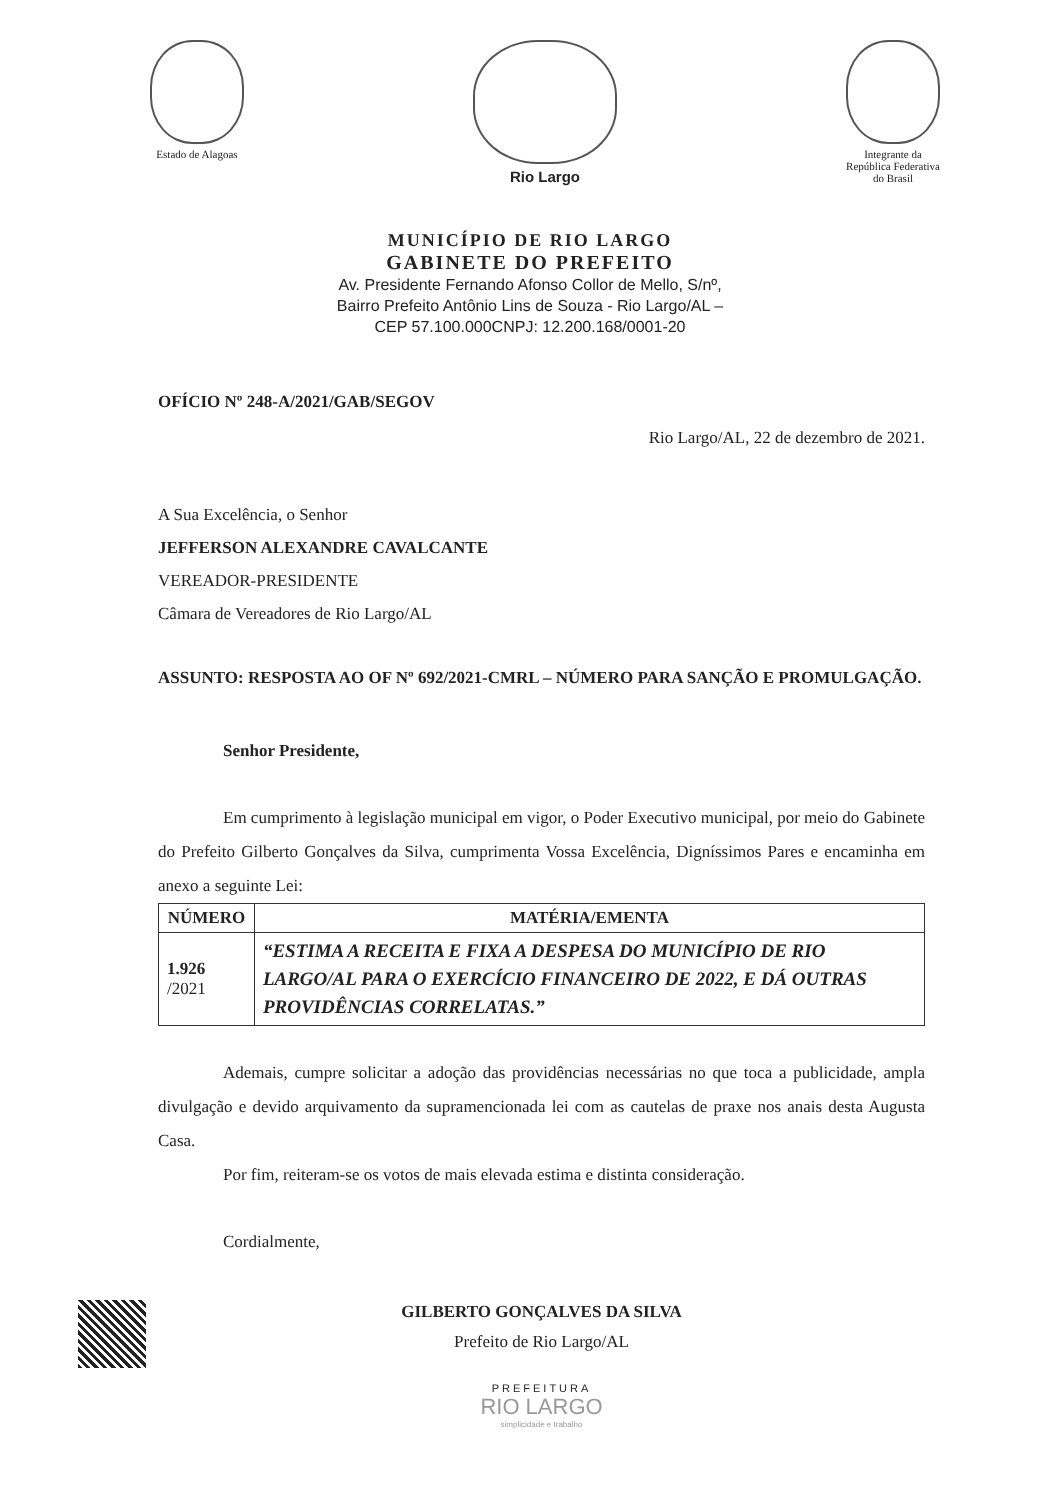Estado de Alagoas
Rio Largo
Integrante da
República Federativa
do Brasil
MUNICÍPIO DE RIO LARGO
GABINETE DO PREFEITO
Av. Presidente Fernando Afonso Collor de Mello, S/nº,
Bairro Prefeito Antônio Lins de Souza - Rio Largo/AL –
CEP 57.100.000CNPJ: 12.200.168/0001-20
OFÍCIO Nº 248-A/2021/GAB/SEGOV
Rio Largo/AL, 22 de dezembro de 2021.
A Sua Excelência, o Senhor
JEFFERSON ALEXANDRE CAVALCANTE
VEREADOR-PRESIDENTE
Câmara de Vereadores de Rio Largo/AL
ASSUNTO: RESPOSTA AO OF Nº 692/2021-CMRL – NÚMERO PARA SANÇÃO E PROMULGAÇÃO.
Senhor Presidente,
Em cumprimento à legislação municipal em vigor, o Poder Executivo municipal, por meio do Gabinete do Prefeito Gilberto Gonçalves da Silva, cumprimenta Vossa Excelência, Digníssimos Pares e encaminha em anexo a seguinte Lei:
| NÚMERO | MATÉRIA/EMENTA |
| --- | --- |
| 1.926 /2021 | “ESTIMA A RECEITA E FIXA A DESPESA DO MUNICÍPIO DE RIO LARGO/AL PARA O EXERCÍCIO FINANCEIRO DE 2022, E DÁ OUTRAS PROVIDÊNCIAS CORRELATAS.” |
Ademais, cumpre solicitar a adoção das providências necessárias no que toca a publicidade, ampla divulgação e devido arquivamento da supramencionada lei com as cautelas de praxe nos anais desta Augusta Casa.
Por fim, reiteram-se os votos de mais elevada estima e distinta consideração.
Cordialmente,
GILBERTO GONÇALVES DA SILVA
Prefeito de Rio Largo/AL
PREFEITURA
RIO LARGO
simplicidade e trabalho